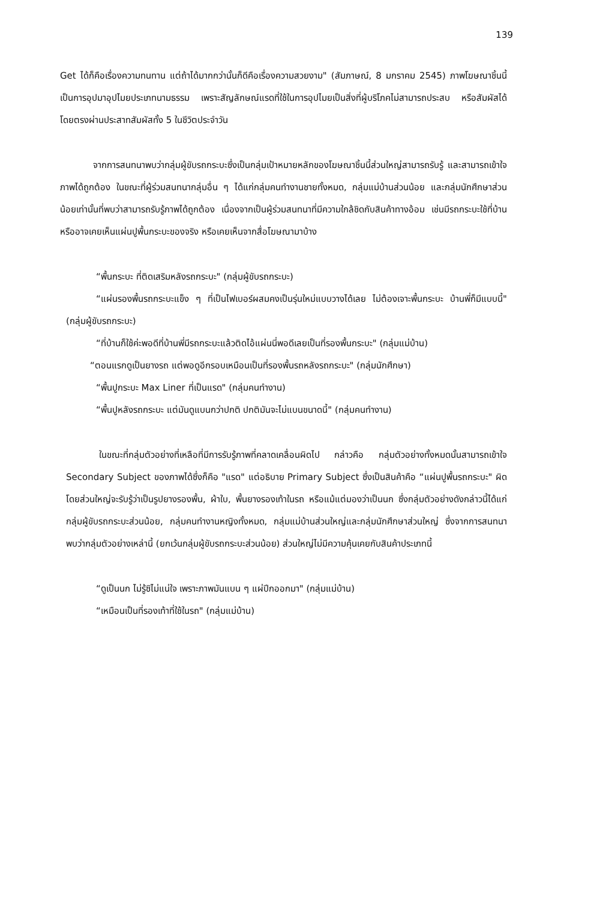139
Get ได้ก็คือเรื่องความทนทาน แต่ถ้าได้มากกว่านั้นก็ดีคือเรื่องความสวยงาม" (สัมภาษณ์, 8 มกราคม 2545) ภาพโฆษณาชิ้นนี้เป็นการอุปมาอุปไมยประเภทนามธรรม เพราะสัญลักษณ์แรดที่ใช้ในการอุปไมยเป็นสิ่งที่ผู้บริโภคไม่สามารถประสบ หรือสัมผัสได้โดยตรงผ่านประสาทสัมผัสทั้ง 5 ในชีวิตประจำวัน
จากการสนทนาพบว่ากลุ่มผู้ขับรถกระบะซึ่งเป็นกลุ่มเป้าหมายหลักของโฆษณาชิ้นนี้ส่วนใหญ่สามารถรับรู้ และสามารถเข้าใจภาพได้ถูกต้อง ในขณะที่ผู้ร่วมสนทนากลุ่มอื่น ๆ ได้แก่กลุ่มคนทำงานชายทั้งหมด, กลุ่มแม่บ้านส่วนน้อย และกลุ่มนักศึกษาส่วนน้อยเท่านั้นที่พบว่าสามารถรับรู้ภาพได้ถูกต้อง เนื่องจากเป็นผู้ร่วมสนทนาที่มีความใกล้ชิดกับสินค้าทางอ้อม เช่นมีรถกระบะใช้ที่บ้าน หรืออาจเคยเห็นแผ่นปูพื้นกระบะของจริง หรือเคยเห็นจากสื่อโฆษณามาบ้าง
“พื้นกระบะ ที่ติดเสริมหลังรถกระบะ" (กลุ่มผู้ขับรถกระบะ)
“แผ่นรองพื้นรถกระบะแข็ง ๆ ที่เป็นไฟเบอร์ผสมคงเป็นรุ่นใหม่แบบวางได้เลย ไม่ต้องเจาะพื้นกระบะ บ้านพี่ก็มีแบบนี้" (กลุ่มผู้ขับรถกระบะ)
“ที่บ้านก็ใช้ค่ะพอดีที่บ้านพี่มีรถกระบะแล้วติดไอ้แผ่นนี่พอดีเลยเป็นที่รองพื้นกระบะ" (กลุ่มแม่บ้าน)
“ตอนแรกดูเป็นยางรถ แต่พอดูอีกรอบเหมือนเป็นที่รองพื้นรถหลังรถกระบะ" (กลุ่มนักศึกษา)
“พื้นปูกระบะ Max Liner ที่เป็นแรด" (กลุ่มคนทำงาน)
“พื้นปูหลังรถกระบะ แต่มันดูแบนกว่าปกติ ปกติมันจะไม่แบนขนาดนี้" (กลุ่มคนทำงาน)
ในขณะที่กลุ่มตัวอย่างที่เหลือที่มีการรับรู้ภาพที่คลาดเคลื่อนผิดไป กล่าวคือ กลุ่มตัวอย่างทั้งหมดนั้นสามารถเข้าใจ Secondary Subject ของภาพได้ซึ่งก็คือ "แรด" แต่อธิบาย Primary Subject ซึ่งเป็นสินค้าคือ “แผ่นปูพื้นรถกระบะ" ผิดโดยส่วนใหญ่จะรับรู้ว่าเป็นรูปยางรองพื้น, ผ้าใบ, พื้นยางรองเท้าในรถ หรือแม้แต่มองว่าเป็นนก ซึ่งกลุ่มตัวอย่างดังกล่าวนี้ได้แก่ กลุ่มผู้ขับรถกระบะส่วนน้อย, กลุ่มคนทำงานหญิงทั้งหมด, กลุ่มแม่บ้านส่วนใหญ่และกลุ่มนักศึกษาส่วนใหญ่ ซึ่งจากการสนทนาพบว่ากลุ่มตัวอย่างเหล่านี้ (ยกเว้นกลุ่มผู้ขับรถกระบะส่วนน้อย) ส่วนใหญ่ไม่มีความคุ้นเคยกับสินค้าประเภทนี้
“ดูเป็นนก ไม่รู้ซิไม่แน่ใจ เพราะภาพมันแบน ๆ แผ่ปีกออกมา" (กลุ่มแม่บ้าน)
“เหมือนเป็นที่รองเท้าที่ใช้ในรถ" (กลุ่มแม่บ้าน)